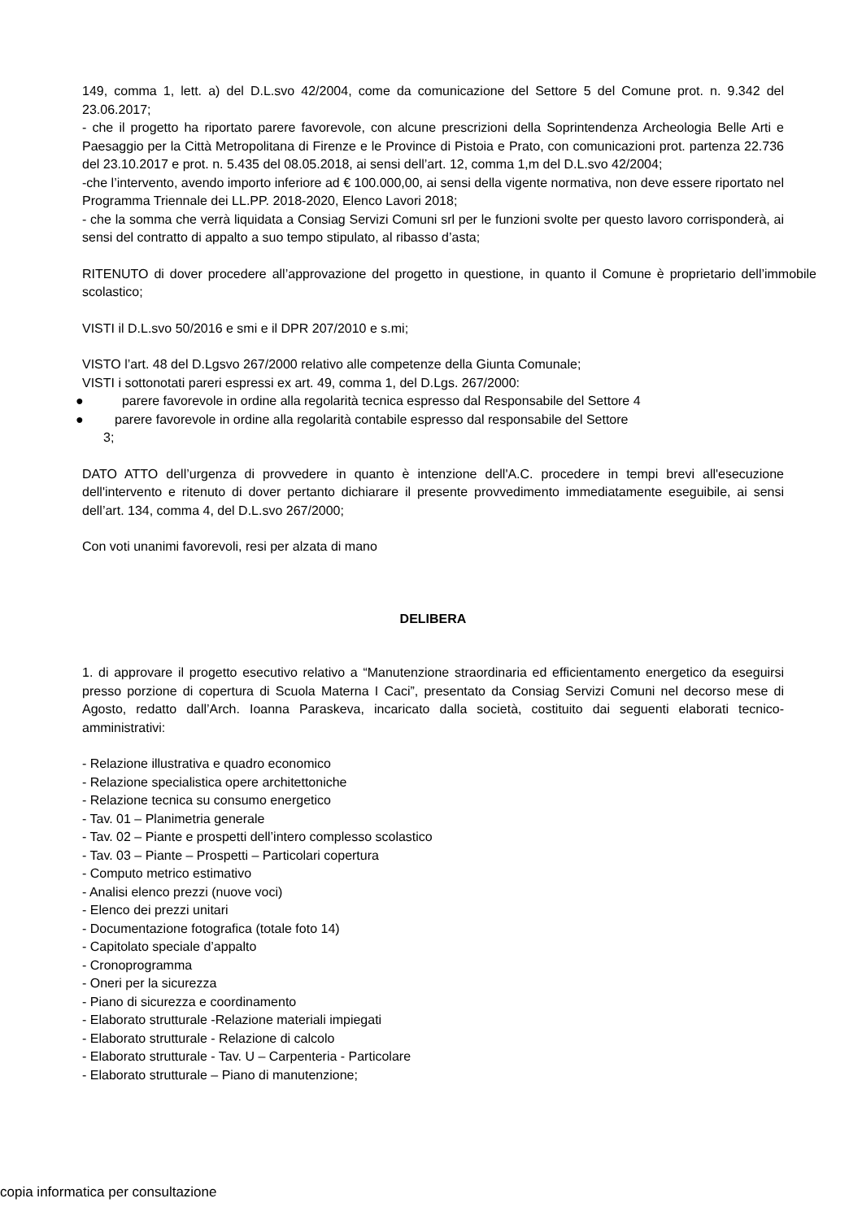149, comma 1, lett. a) del D.L.svo 42/2004, come da comunicazione del Settore 5 del Comune prot. n. 9.342 del 23.06.2017;
- che il progetto ha riportato parere favorevole, con alcune prescrizioni della Soprintendenza Archeologia Belle Arti e Paesaggio per la Città Metropolitana di Firenze e le Province di Pistoia e Prato, con comunicazioni prot. partenza 22.736 del 23.10.2017 e prot. n. 5.435 del 08.05.2018, ai sensi dell’art. 12, comma 1,m del D.L.svo 42/2004;
-che l’intervento, avendo importo inferiore ad € 100.000,00, ai sensi della vigente normativa, non deve essere riportato nel Programma Triennale dei LL.PP. 2018-2020, Elenco Lavori 2018;
- che la somma che verrà liquidata a Consiag Servizi Comuni srl per le funzioni svolte per questo lavoro corrisponderà, ai sensi del contratto di appalto a suo tempo stipulato, al ribasso d’asta;
RITENUTO di dover procedere all’approvazione del progetto in questione, in quanto il Comune è proprietario dell’immobile scolastico;
VISTI il D.L.svo 50/2016 e smi e il DPR 207/2010 e s.mi;
VISTO l’art. 48 del D.Lgsvo 267/2000 relativo alle competenze della Giunta Comunale;
VISTI i sottonotati pareri espressi ex art. 49, comma 1, del D.Lgs. 267/2000:
● parere favorevole in ordine alla regolarità tecnica espresso dal Responsabile del Settore 4
● parere favorevole in ordine alla regolarità contabile espresso dal responsabile del Settore
3;
DATO ATTO dell’urgenza di provvedere in quanto è intenzione dell'A.C. procedere in tempi brevi all'esecuzione dell'intervento e ritenuto di dover pertanto dichiarare il presente provvedimento immediatamente eseguibile, ai sensi dell’art. 134, comma 4, del D.L.svo 267/2000;
Con voti unanimi favorevoli, resi per alzata di mano
DELIBERA
1. di approvare il progetto esecutivo relativo a “Manutenzione straordinaria ed efficientamento energetico da eseguirsi presso porzione di copertura di Scuola Materna I Caci”, presentato da Consiag Servizi Comuni nel decorso mese di Agosto, redatto dall’Arch. Ioanna Paraskeva, incaricato dalla società, costituito dai seguenti elaborati tecnico-amministrativi:
- Relazione illustrativa e quadro economico
- Relazione specialistica opere architettoniche
- Relazione tecnica su consumo energetico
- Tav. 01 – Planimetria generale
- Tav. 02 – Piante e prospetti dell’intero complesso scolastico
- Tav. 03 – Piante – Prospetti – Particolari copertura
- Computo metrico estimativo
- Analisi elenco prezzi (nuove voci)
- Elenco dei prezzi unitari
- Documentazione fotografica (totale foto 14)
- Capitolato speciale d’appalto
- Cronoprogramma
- Oneri per la sicurezza
- Piano di sicurezza e coordinamento
- Elaborato strutturale -Relazione materiali impiegati
- Elaborato strutturale - Relazione di calcolo
- Elaborato strutturale - Tav. U – Carpenteria - Particolare
- Elaborato strutturale – Piano di manutenzione;
copia informatica per consultazione